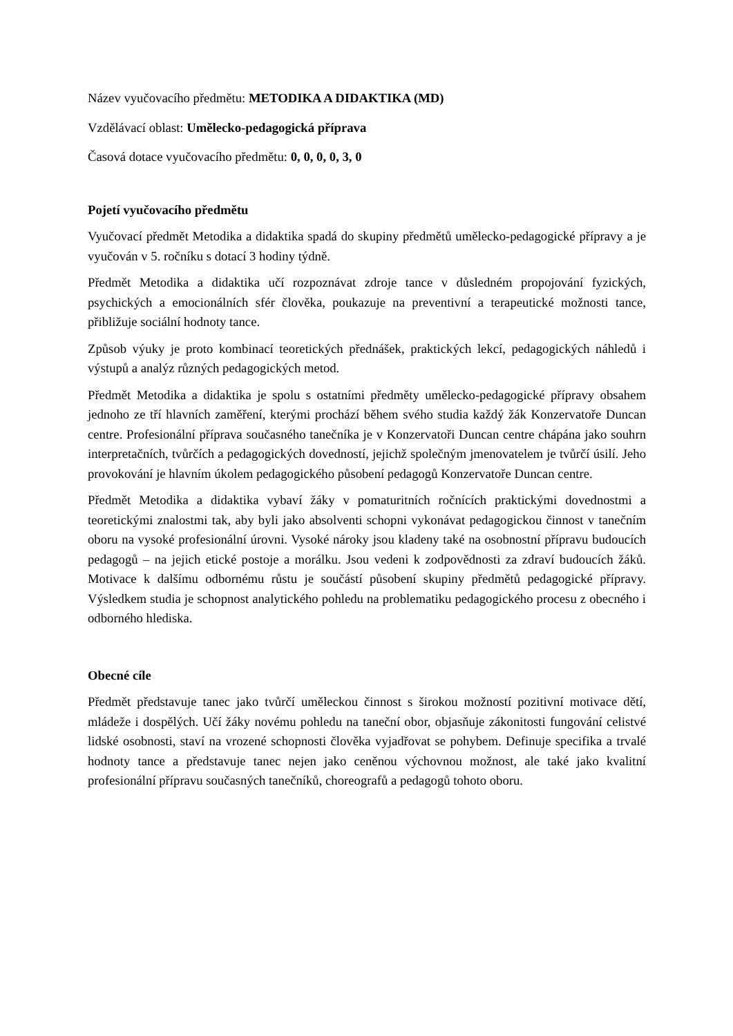Název vyučovacího předmětu: METODIKA A DIDAKTIKA (MD)
Vzdělávací oblast: Umělecko-pedagogická příprava
Časová dotace vyučovacího předmětu: 0, 0, 0, 0, 3, 0
Pojetí vyučovacího předmětu
Vyučovací předmět Metodika a didaktika spadá do skupiny předmětů umělecko-pedagogické přípravy a je vyučován v 5. ročníku s dotací 3 hodiny týdně.
Předmět Metodika a didaktika učí rozpoznávat zdroje tance v důsledném propojování fyzických, psychických a emocionálních sfér člověka, poukazuje na preventivní a terapeutické možnosti tance, přibližuje sociální hodnoty tance.
Způsob výuky je proto kombinací teoretických přednášek, praktických lekcí, pedagogických náhledů i výstupů a analýz různých pedagogických metod.
Předmět Metodika a didaktika je spolu s ostatními předměty umělecko-pedagogické přípravy obsahem jednoho ze tří hlavních zaměření, kterými prochází během svého studia každý žák Konzervatoře Duncan centre. Profesionální příprava současného tanečníka je v Konzervatoři Duncan centre chápána jako souhrn interpretačních, tvůrčích a pedagogických dovedností, jejichž společným jmenovatelem je tvůrčí úsilí. Jeho provokování je hlavním úkolem pedagogického působení pedagogů Konzervatoře Duncan centre.
Předmět Metodika a didaktika vybaví žáky v pomaturitních ročnících praktickými dovednostmi a teoretickými znalostmi tak, aby byli jako absolventi schopni vykonávat pedagogickou činnost v tanečním oboru na vysoké profesionální úrovni. Vysoké nároky jsou kladeny také na osobnostní přípravu budoucích pedagogů – na jejich etické postoje a morálku. Jsou vedeni k zodpovědnosti za zdraví budoucích žáků. Motivace k dalšímu odbornému růstu je součástí působení skupiny předmětů pedagogické přípravy. Výsledkem studia je schopnost analytického pohledu na problematiku pedagogického procesu z obecného i odborného hlediska.
Obecné cíle
Předmět představuje tanec jako tvůrčí uměleckou činnost s širokou možností pozitivní motivace dětí, mládeže i dospělých. Učí žáky novému pohledu na taneční obor, objasňuje zákonitosti fungování celistvé lidské osobnosti, staví na vrozené schopnosti člověka vyjadřovat se pohybem. Definuje specifika a trvalé hodnoty tance a představuje tanec nejen jako ceněnou výchovnou možnost, ale také jako kvalitní profesionální přípravu současných tanečníků, choreografů a pedagogů tohoto oboru.